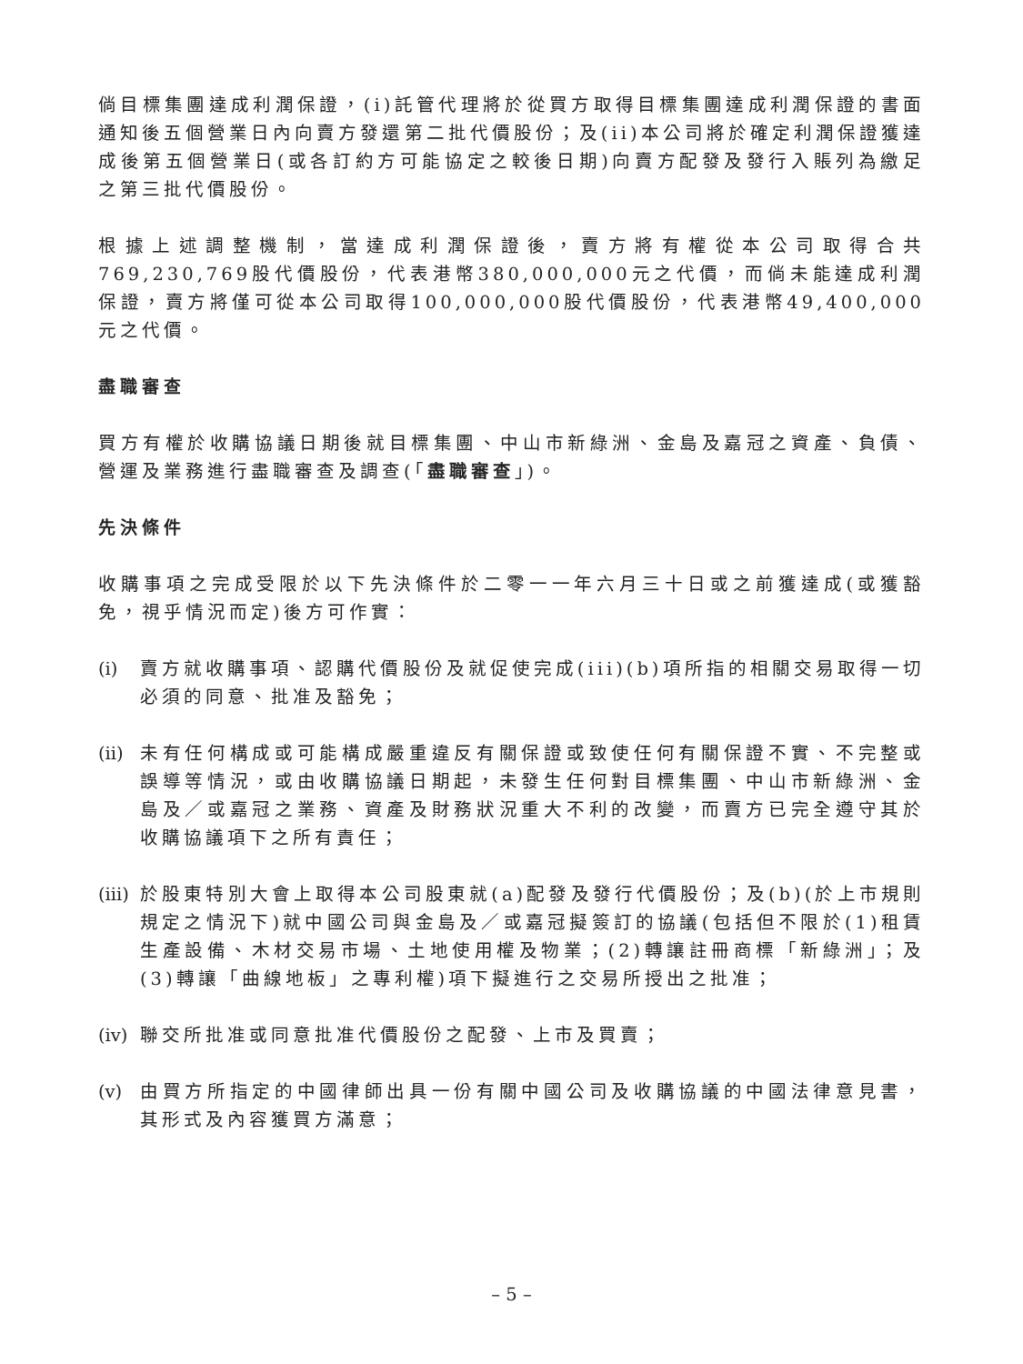倘目標集團達成利潤保證，(i)託管代理將於從買方取得目標集團達成利潤保證的書面通知後五個營業日內向賣方發還第二批代價股份；及(ii)本公司將於確定利潤保證獲達成後第五個營業日(或各訂約方可能協定之較後日期)向賣方配發及發行入賬列為繳足之第三批代價股份。
根據上述調整機制，當達成利潤保證後，賣方將有權從本公司取得合共769,230,769股代價股份，代表港幣380,000,000元之代價，而倘未能達成利潤保證，賣方將僅可從本公司取得100,000,000股代價股份，代表港幣49,400,000元之代價。
盡職審查
買方有權於收購協議日期後就目標集團、中山市新綠洲、金島及嘉冠之資產、負債、營運及業務進行盡職審查及調查(「盡職審查」)。
先決條件
收購事項之完成受限於以下先決條件於二零一一年六月三十日或之前獲達成(或獲豁免，視乎情況而定)後方可作實：
(i) 賣方就收購事項、認購代價股份及就促使完成(iii)(b)項所指的相關交易取得一切必須的同意、批准及豁免；
(ii) 未有任何構成或可能構成嚴重違反有關保證或致使任何有關保證不實、不完整或誤導等情況，或由收購協議日期起，未發生任何對目標集團、中山市新綠洲、金島及／或嘉冠之業務、資產及財務狀況重大不利的改變，而賣方已完全遵守其於收購協議項下之所有責任；
(iii) 於股東特別大會上取得本公司股東就(a)配發及發行代價股份；及(b)(於上市規則規定之情況下)就中國公司與金島及／或嘉冠擬簽訂的協議(包括但不限於(1)租賃生產設備、木材交易市場、土地使用權及物業；(2)轉讓註冊商標「新綠洲」；及(3)轉讓「曲線地板」之專利權)項下擬進行之交易所授出之批准；
(iv) 聯交所批准或同意批准代價股份之配發、上市及買賣；
(v) 由買方所指定的中國律師出具一份有關中國公司及收購協議的中國法律意見書，其形式及內容獲買方滿意；
– 5 –